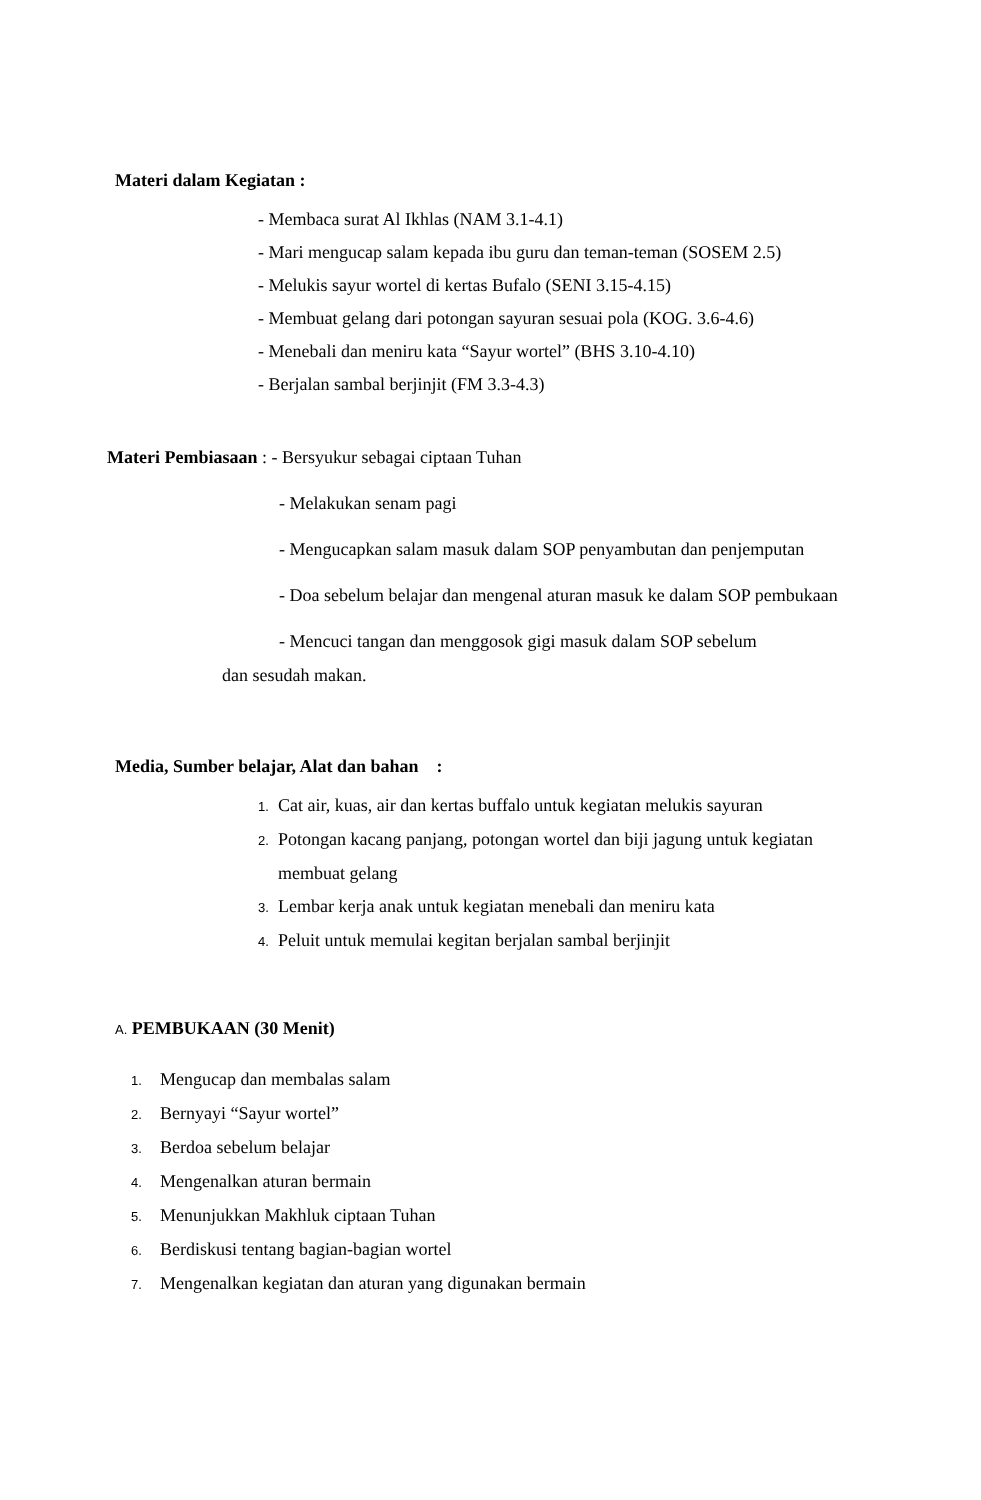Materi dalam Kegiatan :
- Membaca surat Al Ikhlas (NAM 3.1-4.1)
- Mari mengucap salam kepada ibu guru dan teman-teman (SOSEM 2.5)
- Melukis sayur wortel di kertas Bufalo (SENI 3.15-4.15)
- Membuat gelang dari potongan sayuran sesuai pola (KOG. 3.6-4.6)
- Menebali dan meniru kata “Sayur wortel” (BHS 3.10-4.10)
- Berjalan sambal berjinjit (FM 3.3-4.3)
Materi Pembiasaan : - Bersyukur sebagai ciptaan Tuhan
- Melakukan senam pagi
- Mengucapkan salam masuk dalam SOP penyambutan dan penjemputan
- Doa sebelum belajar dan mengenal aturan masuk ke dalam SOP pembukaan
- Mencuci tangan dan menggosok gigi masuk dalam SOP sebelum
dan sesudah makan.
Media, Sumber belajar, Alat dan bahan :
1. Cat air, kuas, air dan kertas buffalo untuk kegiatan melukis sayuran
2. Potongan kacang panjang, potongan wortel dan biji jagung untuk kegiatan
membuat gelang
3. Lembar kerja anak untuk kegiatan menebali dan meniru kata
4. Peluit untuk memulai kegitan berjalan sambal berjinjit
A. PEMBUKAAN (30 Menit)
1. Mengucap dan membalas salam
2. Bernyayi “Sayur wortel”
3. Berdoa sebelum belajar
4. Mengenalkan aturan bermain
5. Menunjukkan Makhluk ciptaan Tuhan
6. Berdiskusi tentang bagian-bagian wortel
7. Mengenalkan kegiatan dan aturan yang digunakan bermain